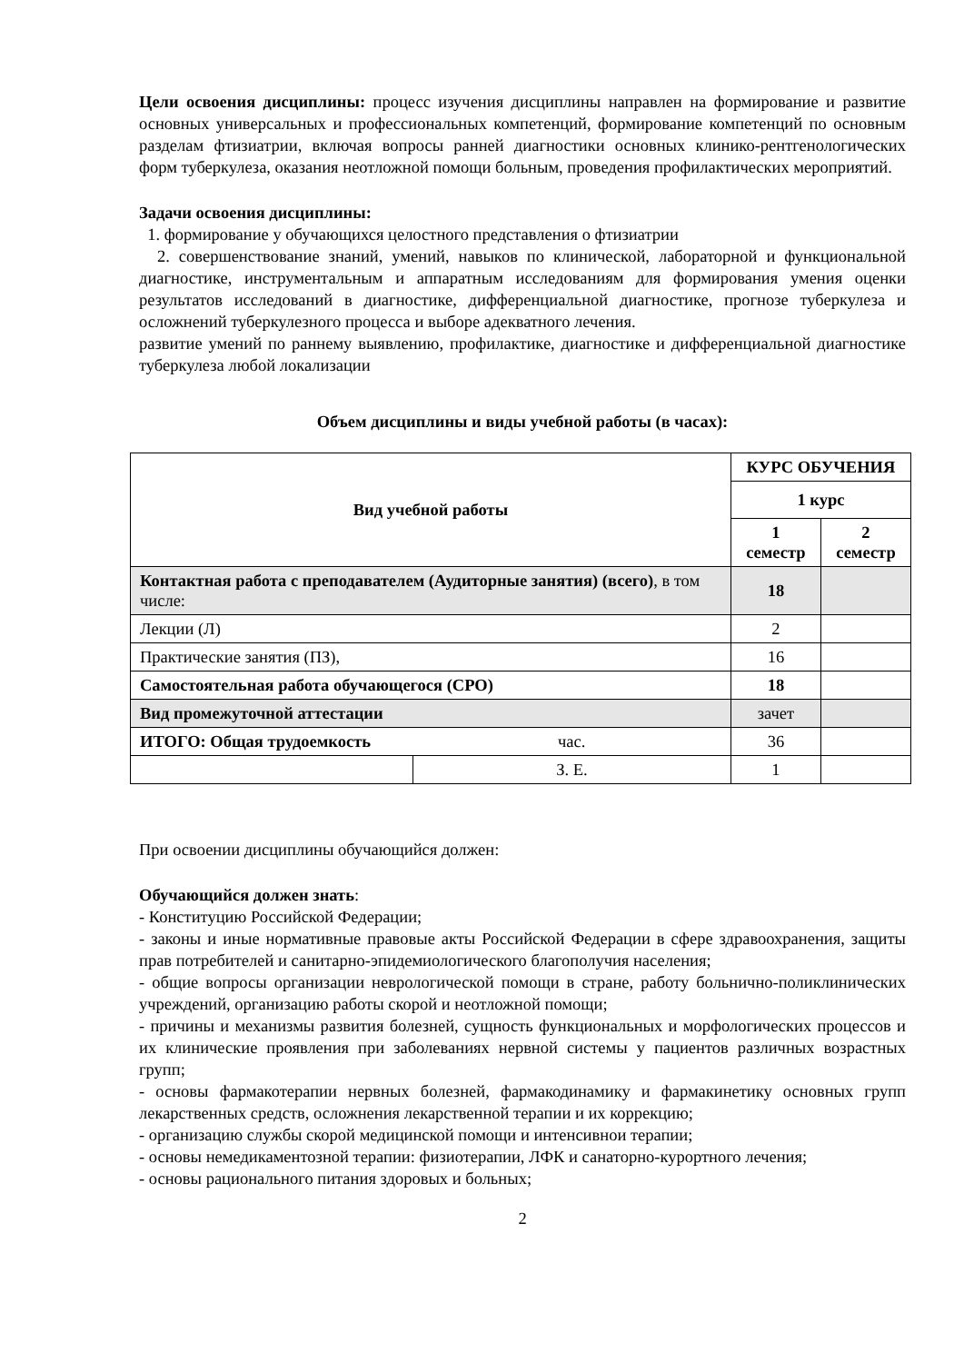Цели освоения дисциплины: процесс изучения дисциплины направлен на формирование и развитие основных универсальных и профессиональных компетенций, формирование компетенций по основным разделам фтизиатрии, включая вопросы ранней диагностики основных клинико-рентгенологических форм туберкулеза, оказания неотложной помощи больным, проведения профилактических мероприятий.
Задачи освоения дисциплины:
1. формирование у обучающихся целостного представления о фтизиатрии
2. совершенствование знаний, умений, навыков по клинической, лабораторной и функциональной диагностике, инструментальным и аппаратным исследованиям для формирования умения оценки результатов исследований в диагностике, дифференциальной диагностике, прогнозе туберкулеза и осложнений туберкулезного процесса и выборе адекватного лечения.
развитие умений по раннему выявлению, профилактике, диагностике и дифференциальной диагностике туберкулеза любой локализации
Объем дисциплины и виды учебной работы (в часах):
| Вид учебной работы | | КУРС ОБУЧЕНИЯ | |
| --- | --- | --- | --- |
| | | 1 курс | |
| | | 1 семестр | 2 семестр |
| Контактная работа с преподавателем (Аудиторные занятия) (всего) , в том числе: | | 18 | |
| Лекции (Л) | | 2 | |
| Практические занятия (ПЗ), | | 16 | |
| Самостоятельная работа обучающегося (СРО) | | 18 | |
| Вид промежуточной аттестации | | зачет | |
| ИТОГО: Общая трудоемкость | час. | 36 | |
| | З. Е. | 1 | |
При освоении дисциплины обучающийся должен:
Обучающийся должен знать:
- Конституцию Российской Федерации;
- законы и иные нормативные правовые акты Российской Федерации в сфере здравоохранения, защиты прав потребителей и санитарно-эпидемиологического благополучия населения;
- общие вопросы организации неврологической помощи в стране, работу больнично-поликлинических учреждений, организацию работы скорой и неотложной помощи;
- причины и механизмы развития болезней, сущность функциональных и морфологических процессов и их клинические проявления при заболеваниях нервной системы у пациентов различных возрастных групп;
- основы фармакотерапии нервных болезней, фармакодинамику и фармакинетику основных групп лекарственных средств, осложнения лекарственной терапии и их коррекцию;
- организацию службы скорой медицинской помощи и интенсивнои терапии;
- основы немедикаментозной терапии: физиотерапии, ЛФК и санаторно-курортного лечения;
- основы рационального питания здоровых и больных;
2